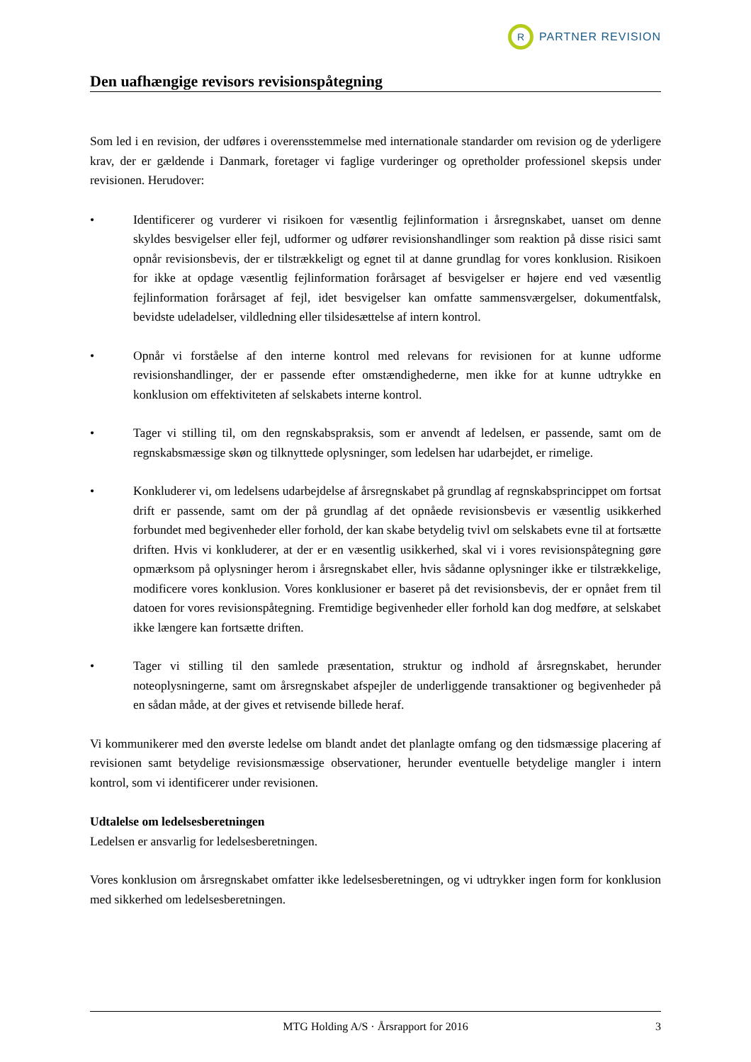R PARTNER REVISION
Den uafhængige revisors revisionspåtegning
Som led i en revision, der udføres i overensstemmelse med internationale standarder om revision og de yderligere krav, der er gældende i Danmark, foretager vi faglige vurderinger og opretholder professionel skepsis under revisionen. Herudover:
• Identificerer og vurderer vi risikoen for væsentlig fejlinformation i årsregnskabet, uanset om denne skyldes besvigelser eller fejl, udformer og udfører revisionshandlinger som reaktion på disse risici samt opnår revisionsbevis, der er tilstrækkeligt og egnet til at danne grundlag for vores konklusion. Risikoen for ikke at opdage væsentlig fejlinformation forårsaget af besvigelser er højere end ved væsentlig fejlinformation forårsaget af fejl, idet besvigelser kan omfatte sammensværgelser, dokumentfalsk, bevidste udeladelser, vildledning eller tilsidesættelse af intern kontrol.
• Opnår vi forståelse af den interne kontrol med relevans for revisionen for at kunne udforme revisionshandlinger, der er passende efter omstændighederne, men ikke for at kunne udtrykke en konklusion om effektiviteten af selskabets interne kontrol.
• Tager vi stilling til, om den regnskabspraksis, som er anvendt af ledelsen, er passende, samt om de regnskabsmæssige skøn og tilknyttede oplysninger, som ledelsen har udarbejdet, er rimelige.
• Konkluderer vi, om ledelsens udarbejdelse af årsregnskabet på grundlag af regnskabsprincippet om fortsat drift er passende, samt om der på grundlag af det opnåede revisionsbevis er væsentlig usikkerhed forbundet med begivenheder eller forhold, der kan skabe betydelig tvivl om selskabets evne til at fortsætte driften. Hvis vi konkluderer, at der er en væsentlig usikkerhed, skal vi i vores revisionspåtegning gøre opmærksom på oplysninger herom i årsregnskabet eller, hvis sådanne oplysninger ikke er tilstrækkelige, modificere vores konklusion. Vores konklusioner er baseret på det revisionsbevis, der er opnået frem til datoen for vores revisionspåtegning. Fremtidige begivenheder eller forhold kan dog medføre, at selskabet ikke længere kan fortsætte driften.
• Tager vi stilling til den samlede præsentation, struktur og indhold af årsregnskabet, herunder noteoplysningerne, samt om årsregnskabet afspejler de underliggende transaktioner og begivenheder på en sådan måde, at der gives et retvisende billede heraf.
Vi kommunikerer med den øverste ledelse om blandt andet det planlagte omfang og den tidsmæssige placering af revisionen samt betydelige revisionsmæssige observationer, herunder eventuelle betydelige mangler i intern kontrol, som vi identificerer under revisionen.
Udtalelse om ledelsesberetningen
Ledelsen er ansvarlig for ledelsesberetningen.
Vores konklusion om årsregnskabet omfatter ikke ledelsesberetningen, og vi udtrykker ingen form for konklusion med sikkerhed om ledelsesberetningen.
MTG Holding A/S · Årsrapport for 2016 3